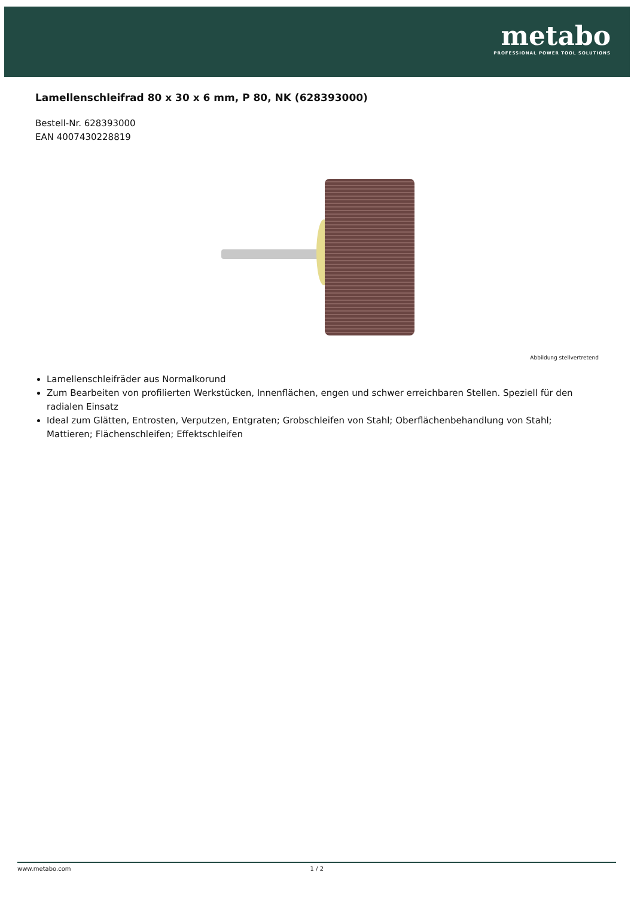metabo
PROFESSIONAL POWER TOOL SOLUTIONS
Lamellenschleifrad 80 x 30 x 6 mm, P 80, NK (628393000)
Bestell-Nr. 628393000
EAN 4007430228819
Abbildung stellvertretend
Lamellenschleifräder aus Normalkorund
Zum Bearbeiten von profilierten Werkstücken, Innenflächen, engen und schwer erreichbaren Stellen. Speziell für den radialen Einsatz
Ideal zum Glätten, Entrosten, Verputzen, Entgraten; Grobschleifen von Stahl; Oberflächenbehandlung von Stahl; Mattieren; Flächenschleifen; Effektschleifen
www.metabo.com 1 / 2